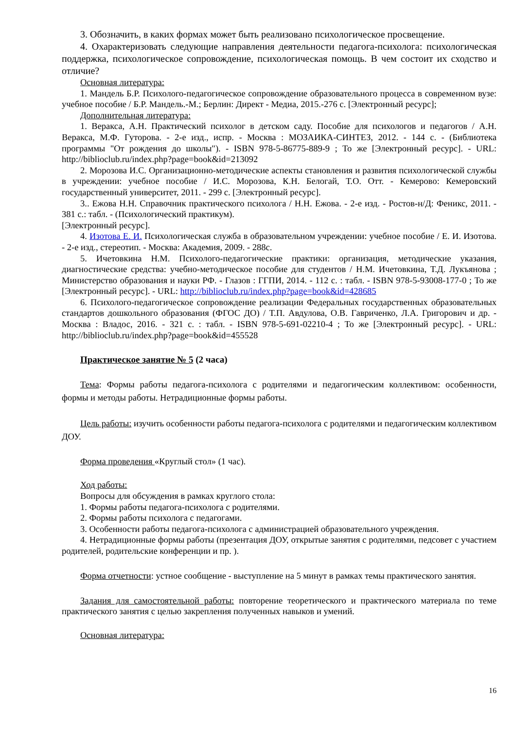3. Обозначить, в каких формах может быть реализовано психологическое просвещение.
4. Охарактеризовать следующие направления деятельности педагога-психолога: психологическая поддержка, психологическое сопровождение, психологическая помощь. В чем состоит их сходство и отличие?
Основная литература:
1. Мандель Б.Р. Психолого-педагогическое сопровождение образовательного процесса в современном вузе: учебное пособие / Б.Р. Мандель.-М.; Берлин: Директ - Медиа, 2015.-276 с. [Электронный ресурс];
Дополнительная литература:
1. Веракса, А.Н. Практический психолог в детском саду. Пособие для психологов и педагогов / А.Н. Веракса, М.Ф. Гуторова. - 2-е изд., испр. - Москва : МОЗАИКА-СИНТЕЗ, 2012. - 144 с. - (Библиотека программы "От рождения до школы"). - ISBN 978-5-86775-889-9 ; То же [Электронный ресурс]. - URL: http://biblioclub.ru/index.php?page=book&id=213092
2. Морозова И.С. Организационно-методические аспекты становления и развития психологической службы в учреждении: учебное пособие / И.С. Морозова, К.Н. Белогай, Т.О. Отт. - Кемерово: Кемеровский государственный университет, 2011. - 299 с. [Электронный ресурс].
3.. Ежова Н.Н. Справочник практического психолога / Н.Н. Ежова. - 2-е изд. - Ростов-н/Д: Феникс, 2011. - 381 с.: табл. - (Психологический практикум).
[Электронный ресурс].
4. Изотова Е. И. Психологическая служба в образовательном учреждении: учебное пособие / Е. И. Изотова. - 2-е изд., стереотип. - Москва: Академия, 2009. - 288с.
5. Ичетовкина Н.М. Психолого-педагогические практики: организация, методические указания, диагностические средства: учебно-методическое пособие для студентов / Н.М. Ичетовкина, Т.Д. Лукъянова ; Министерство образования и науки РФ. - Глазов : ГГПИ, 2014. - 112 с. : табл. - ISBN 978-5-93008-177-0 ; То же [Электронный ресурс]. - URL: http://biblioclub.ru/index.php?page=book&id=428685
6. Психолого-педагогическое сопровождение реализации Федеральных государственных образовательных стандартов дошкольного образования (ФГОС ДО) / Т.П. Авдулова, О.В. Гавриченко, Л.А. Григорович и др. - Москва : Владос, 2016. - 321 с. : табл. - ISBN 978-5-691-02210-4 ; То же [Электронный ресурс]. - URL: http://biblioclub.ru/index.php?page=book&id=455528
Практическое занятие № 5 (2 часа)
Тема: Формы работы педагога-психолога с родителями и педагогическим коллективом: особенности, формы и методы работы. Нетрадиционные формы работы.
Цель работы: изучить особенности работы педагога-психолога с родителями и педагогическим коллективом ДОУ.
Форма проведения «Круглый стол» (1 час).
Ход работы:
Вопросы для обсуждения в рамках круглого стола:
1. Формы работы педагога-психолога с родителями.
2. Формы работы психолога с педагогами.
3. Особенности работы педагога-психолога с администрацией образовательного учреждения.
4. Нетрадиционные формы работы (презентация ДОУ, открытые занятия с родителями, педсовет с участием родителей, родительские конференции и пр. ).
Форма отчетности: устное сообщение - выступление на 5 минут в рамках темы практического занятия.
Задания для самостоятельной работы: повторение теоретического и практического материала по теме практического занятия с целью закрепления полученных навыков и умений.
Основная литература:
16